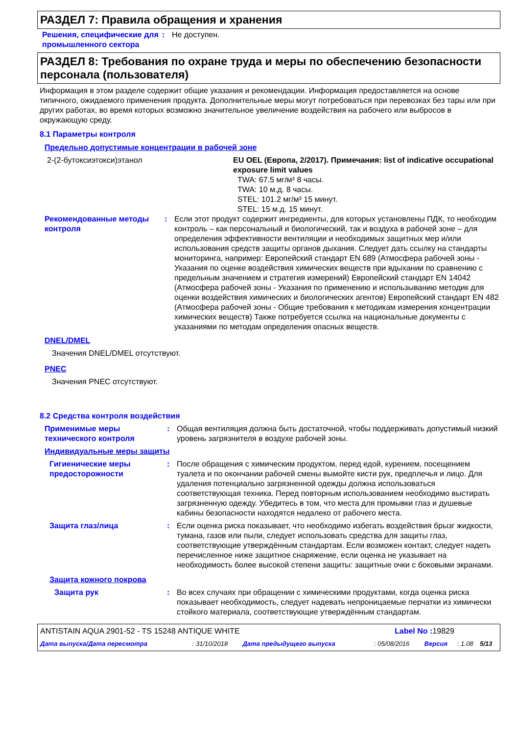РАЗДЕЛ 7: Правила обращения и хранения
| Решения, специфические для промышленного сектора | : | Не доступен. |
РАЗДЕЛ 8: Требования по охране труда и меры по обеспечению безопасности персонала (пользователя)
Информация в этом разделе содержит общие указания и рекомендации. Информация предоставляется на основе типичного, ожидаемого применения продукта. Дополнительные меры могут потребоваться при перевозках без тары или при других работах, во время которых возможно значительное увеличение воздействия на рабочего или выбросов в окружающую среду.
8.1 Параметры контроля
Предельно допустимые концентрации в рабочей зоне
| 2-(2-бутоксиэтокси)этанол | EU OEL (Европа, 2/2017). Примечания: list of indicative occupational exposure limit values TWA: 67.5 мг/м³ 8 часы. TWA: 10 м.д. 8 часы. STEL: 101.2 мг/м³ 15 минут. STEL: 15 м.д. 15 минут. |
| Рекомендованные методы контроля | : | Если этот продукт содержит ингредиенты, для которых установлены ПДК, то необходим контроль – как персональный и биологический, так и воздуха в рабочей зоне – для определения эффективности вентиляции и необходимых защитных мер и/или использования средств защиты органов дыхания. Следует дать ссылку на стандарты мониторинга, например: Европейский стандарт EN 689 (Атмосфера рабочей зоны - Указания по оценке воздействия химических веществ при вдыхании по сравнению с предельным значением и стратегия измерений) Европейский стандарт EN 14042 (Атмосфера рабочей зоны - Указания по применению и использыванию методик для оценки воздействия химических и биологических агентов) Европейский стандарт EN 482 (Атмосфера рабочей зоны - Общие требования к методикам измерения концентрации химических веществ) Также потребуется ссылка на национальные документы с указаниями по методам определения опасных веществ. |
DNEL/DMEL
Значения DNEL/DMEL отсутствуют.
PNEC
Значения PNEC отсутствуют.
8.2 Средства контроля воздействия
| Применимые меры технического контроля | : | Общая вентиляция должна быть достаточной, чтобы поддерживать допустимый низкий уровень загрязнителя в воздухе рабочей зоны. |
Индивидуальные меры защиты
| Гигиенические меры предосторожности | : | После обращения с химическим продуктом, перед едой, курением, посещением туалета и по окончании рабочей смены вымойте кисти рук, предплечья и лицо. Для удаления потенциально загрязненной одежды должна использоваться соответствующая техника. Перед повторным использованием необходимо выстирать загрязненную одежду. Убедитесь в том, что места для промывки глаз и душевые кабины безопасности находятся недалеко от рабочего места. |
| Защита глаз/лица | : | Если оценка риска показывает, что необходимо избегать воздействия брызг жидкости, тумана, газов или пыли, следует использовать средства для защиты глаз, соответствующие утверждённым стандартам. Если возможен контакт, следует надеть перечисленное ниже защитное снаряжение, если оценка не указывает на необходимость более высокой степени защиты: защитные очки с боковыми экранами. |
| Защита кожного покрова | | |
| Защита рук | : | Во всех случаях при обращении с химическими продуктами, когда оценка риска показывает необходимость, следует надевать непроницаемые перчатки из химически стойкого материала, соответствующие утверждённым стандартам. |
| ANTISTAIN AQUA 2901-52 - TS 15248 ANTIQUE WHITE | Label No : 19829 |
| Дата выпуска/Дата пересмотра | : 31/10/2018 | Дата предыдущего выпуска | : 05/08/2016 | Версия | : 1.08 | 5/13 |